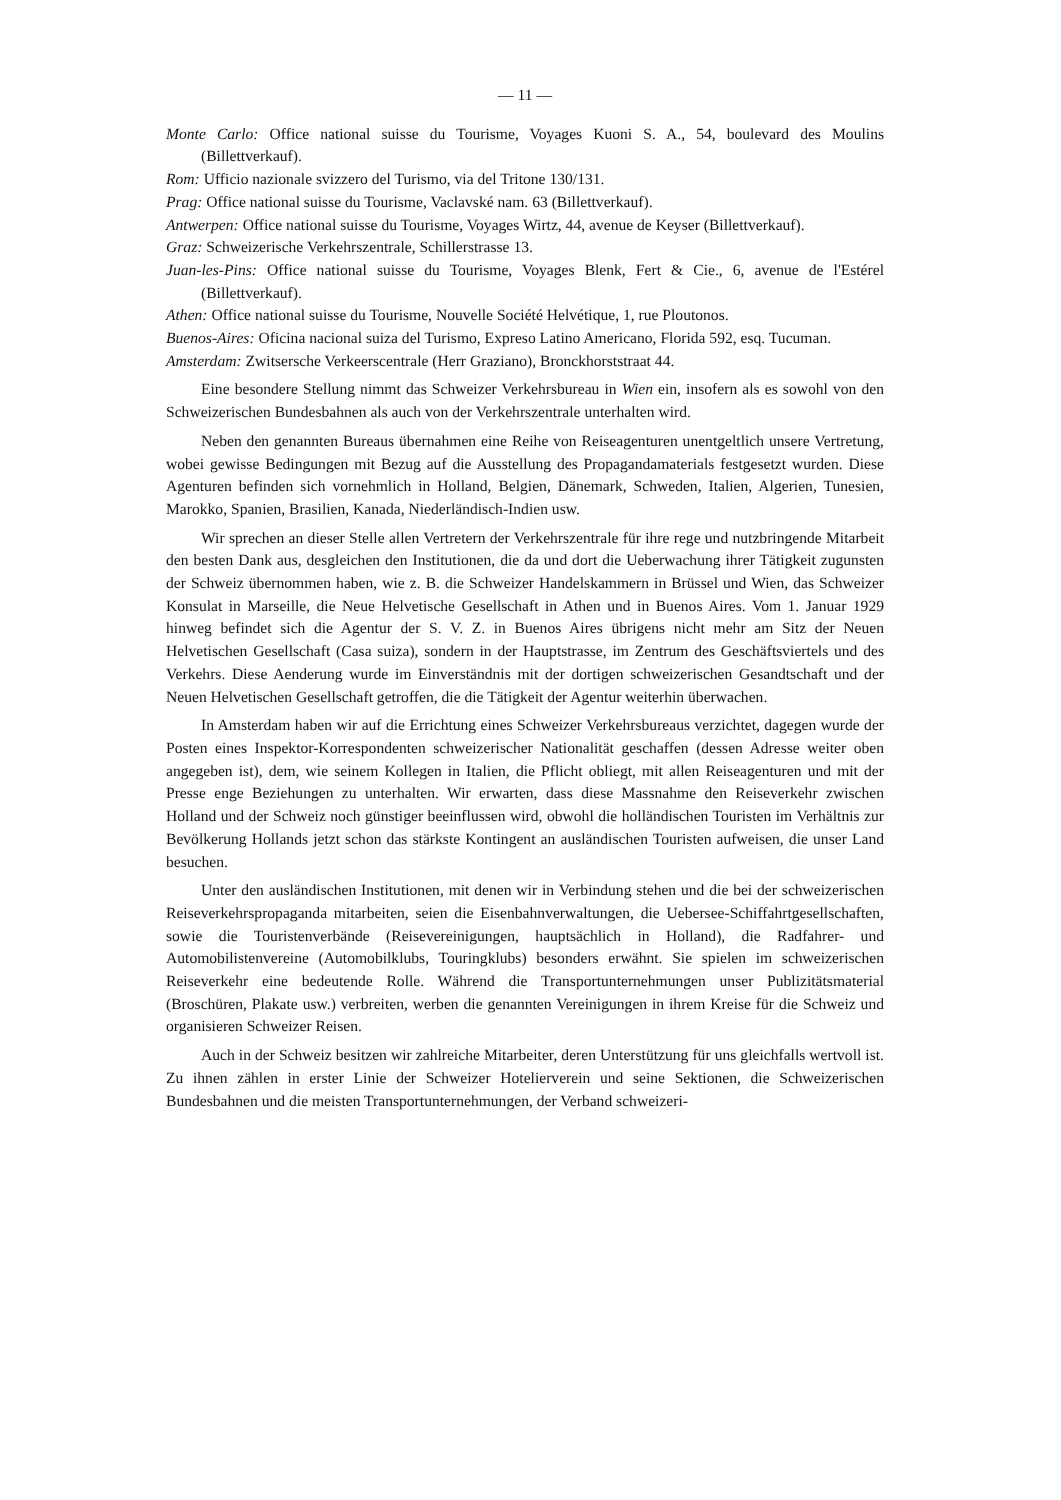— 11 —
Monte Carlo: Office national suisse du Tourisme, Voyages Kuoni S. A., 54, boulevard des Moulins (Billettverkauf).
Rom: Ufficio nazionale svizzero del Turismo, via del Tritone 130/131.
Prag: Office national suisse du Tourisme, Vaclavské nam. 63 (Billettverkauf).
Antwerpen: Office national suisse du Tourisme, Voyages Wirtz, 44, avenue de Keyser (Billettverkauf).
Graz: Schweizerische Verkehrszentrale, Schillerstrasse 13.
Juan-les-Pins: Office national suisse du Tourisme, Voyages Blenk, Fert & Cie., 6, avenue de l'Estérel (Billettverkauf).
Athen: Office national suisse du Tourisme, Nouvelle Société Helvétique, 1, rue Ploutonos.
Buenos-Aires: Oficina nacional suiza del Turismo, Expreso Latino Americano, Florida 592, esq. Tucuman.
Amsterdam: Zwitsersche Verkeerscentrale (Herr Graziano), Bronckhorststraat 44.
Eine besondere Stellung nimmt das Schweizer Verkehrsbureau in Wien ein, insofern als es sowohl von den Schweizerischen Bundesbahnen als auch von der Verkehrszentrale unterhalten wird.
Neben den genannten Bureaus übernahmen eine Reihe von Reiseagenturen unentgeltlich unsere Vertretung, wobei gewisse Bedingungen mit Bezug auf die Ausstellung des Propagandamaterials festgesetzt wurden. Diese Agenturen befinden sich vornehmlich in Holland, Belgien, Dänemark, Schweden, Italien, Algerien, Tunesien, Marokko, Spanien, Brasilien, Kanada, Niederländisch-Indien usw.
Wir sprechen an dieser Stelle allen Vertretern der Verkehrszentrale für ihre rege und nutzbringende Mitarbeit den besten Dank aus, desgleichen den Institutionen, die da und dort die Ueberwachung ihrer Tätigkeit zugunsten der Schweiz übernommen haben, wie z. B. die Schweizer Handelskammern in Brüssel und Wien, das Schweizer Konsulat in Marseille, die Neue Helvetische Gesellschaft in Athen und in Buenos Aires. Vom 1. Januar 1929 hinweg befindet sich die Agentur der S. V. Z. in Buenos Aires übrigens nicht mehr am Sitz der Neuen Helvetischen Gesellschaft (Casa suiza), sondern in der Hauptstrasse, im Zentrum des Geschäftsviertels und des Verkehrs. Diese Aenderung wurde im Einverständnis mit der dortigen schweizerischen Gesandtschaft und der Neuen Helvetischen Gesellschaft getroffen, die die Tätigkeit der Agentur weiterhin überwachen.
In Amsterdam haben wir auf die Errichtung eines Schweizer Verkehrsbureaus verzichtet, dagegen wurde der Posten eines Inspektor-Korrespondenten schweizerischer Nationalität geschaffen (dessen Adresse weiter oben angegeben ist), dem, wie seinem Kollegen in Italien, die Pflicht obliegt, mit allen Reiseagenturen und mit der Presse enge Beziehungen zu unterhalten. Wir erwarten, dass diese Massnahme den Reiseverkehr zwischen Holland und der Schweiz noch günstiger beeinflussen wird, obwohl die holländischen Touristen im Verhältnis zur Bevölkerung Hollands jetzt schon das stärkste Kontingent an ausländischen Touristen aufweisen, die unser Land besuchen.
Unter den ausländischen Institutionen, mit denen wir in Verbindung stehen und die bei der schweizerischen Reiseverkehrspropaganda mitarbeiten, seien die Eisenbahnverwaltungen, die Uebersee-Schiffahrtgesellschaften, sowie die Touristenverbände (Reisevereinigungen, hauptsächlich in Holland), die Radfahrer- und Automobilistenvereine (Automobilklubs, Touringklubs) besonders erwähnt. Sie spielen im schweizerischen Reiseverkehr eine bedeutende Rolle. Während die Transportunternehmungen unser Publizitätsmaterial (Broschüren, Plakate usw.) verbreiten, werben die genannten Vereinigungen in ihrem Kreise für die Schweiz und organisieren Schweizer Reisen.
Auch in der Schweiz besitzen wir zahlreiche Mitarbeiter, deren Unterstützung für uns gleichfalls wertvoll ist. Zu ihnen zählen in erster Linie der Schweizer Hotelierverein und seine Sektionen, die Schweizerischen Bundesbahnen und die meisten Transportunternehmungen, der Verband schweizeri-